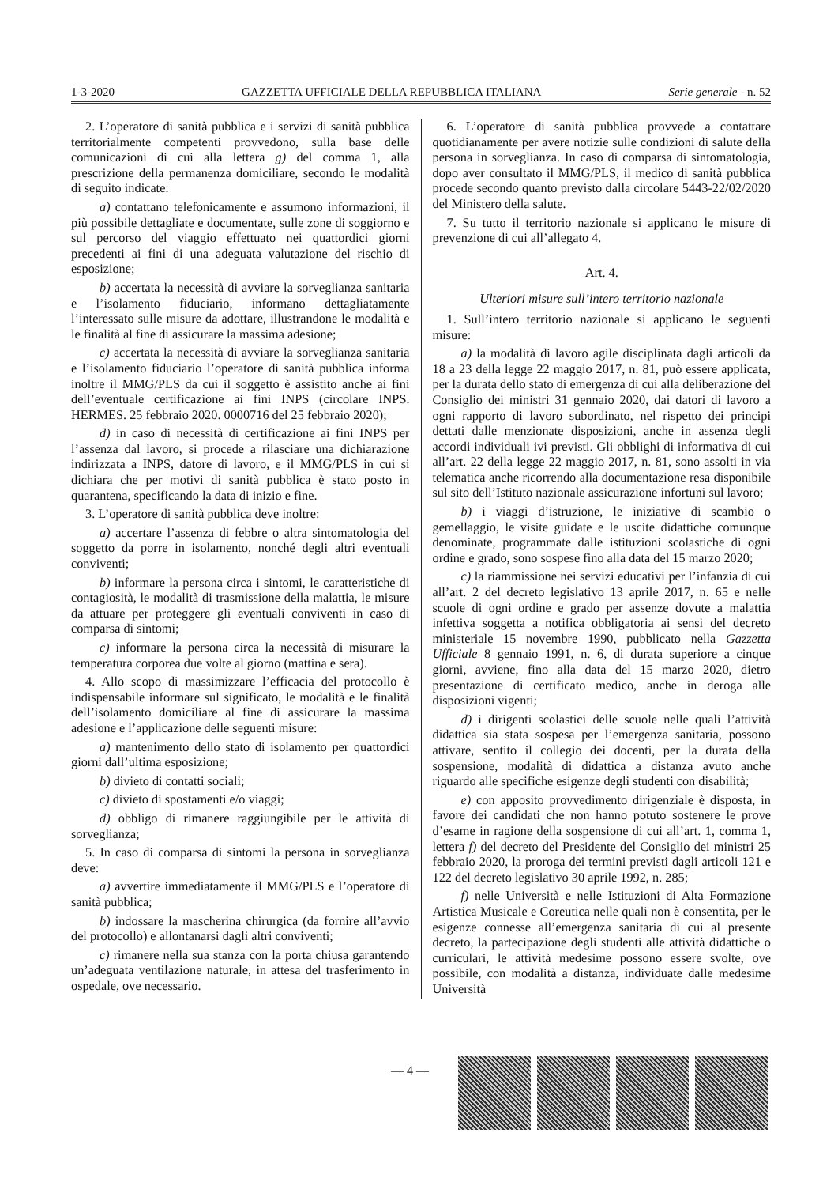1-3-2020 GAZZETTA UFFICIALE DELLA REPUBBLICA ITALIANA Serie generale - n. 52
2. L’operatore di sanità pubblica e i servizi di sanità pubblica territorialmente competenti provvedono, sulla base delle comunicazioni di cui alla lettera g) del comma 1, alla prescrizione della permanenza domiciliare, secondo le modalità di seguito indicate:
a) contattano telefonicamente e assumono informazioni, il più possibile dettagliate e documentate, sulle zone di soggiorno e sul percorso del viaggio effettuato nei quattordici giorni precedenti ai fini di una adeguata valutazione del rischio di esposizione;
b) accertata la necessità di avviare la sorveglianza sanitaria e l’isolamento fiduciario, informano dettagliatamente l’interessato sulle misure da adottare, illustrandone le modalità e le finalità al fine di assicurare la massima adesione;
c) accertata la necessità di avviare la sorveglianza sanitaria e l’isolamento fiduciario l’operatore di sanità pubblica informa inoltre il MMG/PLS da cui il soggetto è assistito anche ai fini dell’eventuale certificazione ai fini INPS (circolare INPS. HERMES. 25 febbraio 2020. 0000716 del 25 febbraio 2020);
d) in caso di necessità di certificazione ai fini INPS per l’assenza dal lavoro, si procede a rilasciare una dichiarazione indirizzata a INPS, datore di lavoro, e il MMG/PLS in cui si dichiara che per motivi di sanità pubblica è stato posto in quarantena, specificando la data di inizio e fine.
3. L’operatore di sanità pubblica deve inoltre:
a) accertare l’assenza di febbre o altra sintomatologia del soggetto da porre in isolamento, nonché degli altri eventuali conviventi;
b) informare la persona circa i sintomi, le caratteristiche di contagiosità, le modalità di trasmissione della malattia, le misure da attuare per proteggere gli eventuali conviventi in caso di comparsa di sintomi;
c) informare la persona circa la necessità di misurare la temperatura corporea due volte al giorno (mattina e sera).
4. Allo scopo di massimizzare l’efficacia del protocollo è indispensabile informare sul significato, le modalità e le finalità dell’isolamento domiciliare al fine di assicurare la massima adesione e l’applicazione delle seguenti misure:
a) mantenimento dello stato di isolamento per quattordici giorni dall’ultima esposizione;
b) divieto di contatti sociali;
c) divieto di spostamenti e/o viaggi;
d) obbligo di rimanere raggiungibile per le attività di sorveglianza;
5. In caso di comparsa di sintomi la persona in sorveglianza deve:
a) avvertire immediatamente il MMG/PLS e l’operatore di sanità pubblica;
b) indossare la mascherina chirurgica (da fornire all’avvio del protocollo) e allontanarsi dagli altri conviventi;
c) rimanere nella sua stanza con la porta chiusa garantendo un’adeguata ventilazione naturale, in attesa del trasferimento in ospedale, ove necessario.
6. L’operatore di sanità pubblica provvede a contattare quotidianamente per avere notizie sulle condizioni di salute della persona in sorveglianza. In caso di comparsa di sintomatologia, dopo aver consultato il MMG/PLS, il medico di sanità pubblica procede secondo quanto previsto dalla circolare 5443-22/02/2020 del Ministero della salute.
7. Su tutto il territorio nazionale si applicano le misure di prevenzione di cui all’allegato 4.
Art. 4.
Ulteriori misure sull’intero territorio nazionale
1. Sull’intero territorio nazionale si applicano le seguenti misure:
a) la modalità di lavoro agile disciplinata dagli articoli da 18 a 23 della legge 22 maggio 2017, n. 81, può essere applicata, per la durata dello stato di emergenza di cui alla deliberazione del Consiglio dei ministri 31 gennaio 2020, dai datori di lavoro a ogni rapporto di lavoro subordinato, nel rispetto dei principi dettati dalle menzionate disposizioni, anche in assenza degli accordi individuali ivi previsti. Gli obblighi di informativa di cui all’art. 22 della legge 22 maggio 2017, n. 81, sono assolti in via telematica anche ricorrendo alla documentazione resa disponibile sul sito dell’Istituto nazionale assicurazione infortuni sul lavoro;
b) i viaggi d’istruzione, le iniziative di scambio o gemellaggio, le visite guidate e le uscite didattiche comunque denominate, programmate dalle istituzioni scolastiche di ogni ordine e grado, sono sospese fino alla data del 15 marzo 2020;
c) la riammissione nei servizi educativi per l’infanzia di cui all’art. 2 del decreto legislativo 13 aprile 2017, n. 65 e nelle scuole di ogni ordine e grado per assenze dovute a malattia infettiva soggetta a notifica obbligatoria ai sensi del decreto ministeriale 15 novembre 1990, pubblicato nella Gazzetta Ufficiale 8 gennaio 1991, n. 6, di durata superiore a cinque giorni, avviene, fino alla data del 15 marzo 2020, dietro presentazione di certificato medico, anche in deroga alle disposizioni vigenti;
d) i dirigenti scolastici delle scuole nelle quali l’attività didattica sia stata sospesa per l’emergenza sanitaria, possono attivare, sentito il collegio dei docenti, per la durata della sospensione, modalità di didattica a distanza avuto anche riguardo alle specifiche esigenze degli studenti con disabilità;
e) con apposito provvedimento dirigenziale è disposta, in favore dei candidati che non hanno potuto sostenere le prove d’esame in ragione della sospensione di cui all’art. 1, comma 1, lettera f) del decreto del Presidente del Consiglio dei ministri 25 febbraio 2020, la proroga dei termini previsti dagli articoli 121 e 122 del decreto legislativo 30 aprile 1992, n. 285;
f) nelle Università e nelle Istituzioni di Alta Formazione Artistica Musicale e Coreutica nelle quali non è consentita, per le esigenze connesse all’emergenza sanitaria di cui al presente decreto, la partecipazione degli studenti alle attività didattiche o curriculari, le attività medesime possono essere svolte, ove possibile, con modalità a distanza, individuate dalle medesime Università
— 4 —